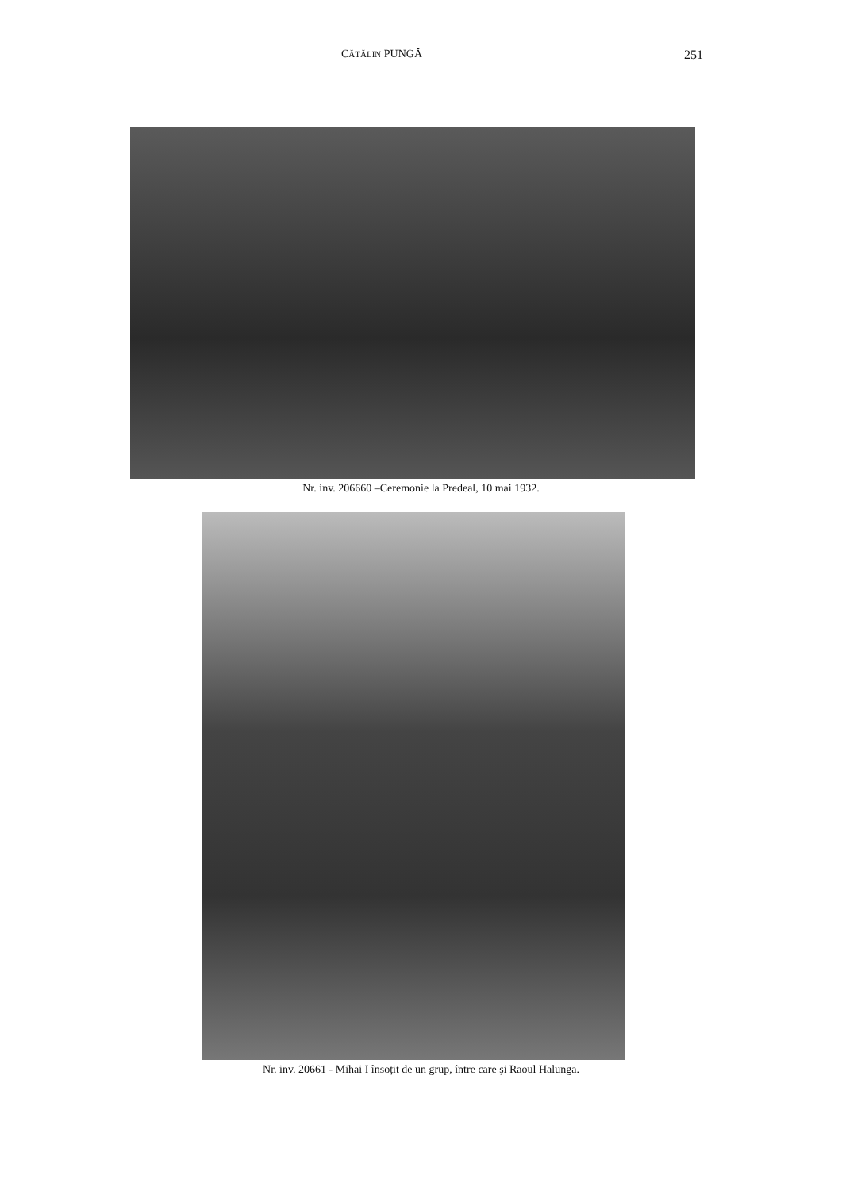CĂTĂLIN PUNGĂ 251
Nr. inv. 206660 –Ceremonie la Predeal, 10 mai 1932.
Nr. inv. 20661 - Mihai I însoțit de un grup, între care şi Raoul Halunga.